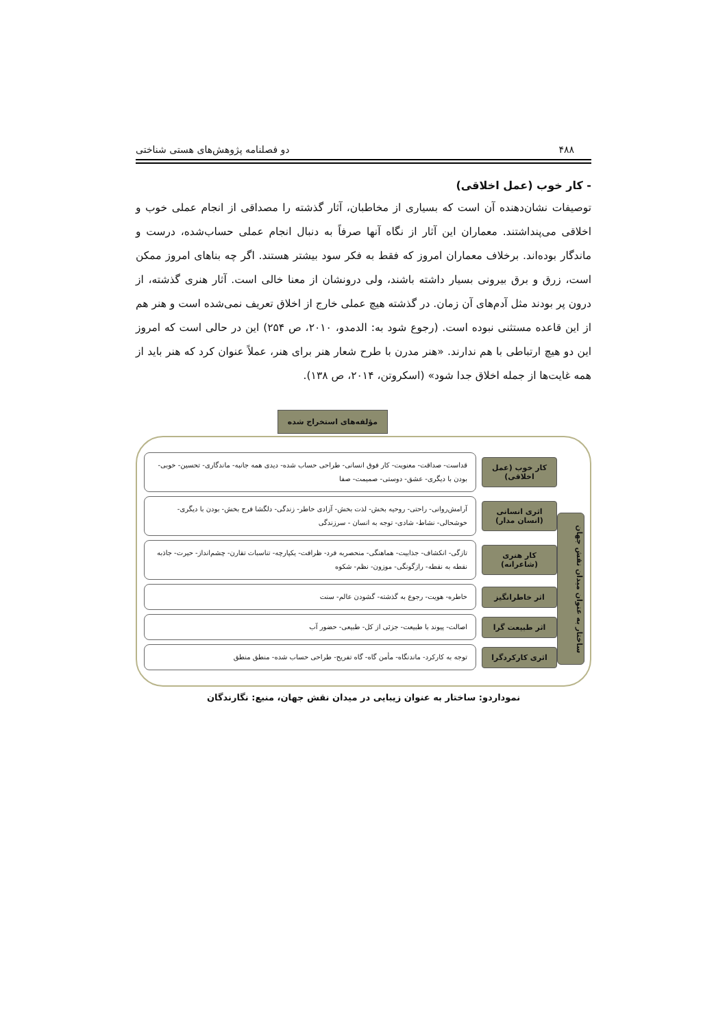۴۸۸ دو فصلنامه پژوهش‌های هستی شناختی
- کار خوب (عمل اخلاقی)
توصیفات نشان‌دهنده آن است که بسیاری از مخاطبان، آثار گذشته را مصداقی از انجام عملی خوب و اخلاقی می‌پنداشتند. معماران این آثار از نگاه آنها صرفاً به دنبال انجام عملی حساب‌شده، درست و ماندگار بوده‌اند. برخلاف معماران امروز که فقط به فکر سود بیشتر هستند. اگر چه بناهای امروز ممکن است، زرق و برق بیرونی بسیار داشته باشند، ولی درونشان از معنا خالی است. آثار هنری گذشته، از درون پر بودند مثل آدم‌های آن زمان. در گذشته هیچ عملی خارج از اخلاق تعریف نمی‌شده است و هنر هم از این قاعده مستثنی نبوده است. (رجوع شود به: الدمدو، ۲۰۱۰، ص ۲۵۴) این در حالی است که امروز این دو هیچ ارتباطی با هم ندارند. «هنر مدرن با طرح شعار هنر برای هنر، عملاً عنوان کرد که هنر باید از همه غایت‌ها از جمله اخلاق جدا شود» (اسکروتن، ۲۰۱۴، ص ۱۳۸).
مؤلفه‌های استخراج شده
ساختار به عنوان میدان نقش جهان
کار خوب (عمل اخلاقی)
قداست- صداقت- معنویت- کار فوق انسانی- طراحی حساب شده- دیدی همه جانبه- ماندگاری- تحسین- خوبی- بودن با دیگری- عشق- دوستی- صمیمت- صفا
اثری انسانی (انسان مدار)
آرامش‌روانی- راحتی- روحیه بخش- لذت بخش- آزادی خاطر- زندگی- دلگشا فرح بخش- بودن با دیگری- خوشحالی- نشاط- شادی- توجه به انسان - سرزندگی
کار هنری (شاعرانه)
تازگی- انکشاف- جذابیت- هماهنگی- منحصربه فرد- ظرافت- یکپارچه- تناسبات تقارن- چشم‌انداز- حیرت- جاذبه نقطه به نقطه- رازگونگی- موزون- نظم- شکوه
اثر خاطرانگیز
خاطره- هویت- رجوع به گذشته- گشودن عالم- سنت
اثر طبیعت گرا
اصالت- پیوند با طبیعت- جزئی از کل- طبیعی- حضور آب
اثری کارکردگرا
توجه به کارکرد- ماندنگاه- مأمن گاه- گاه تفریح- طراحی حساب شده- منطق منطق
نموداردو: ساختار به عنوان زیبایی در میدان نقش جهان، منبع: نگارندگان